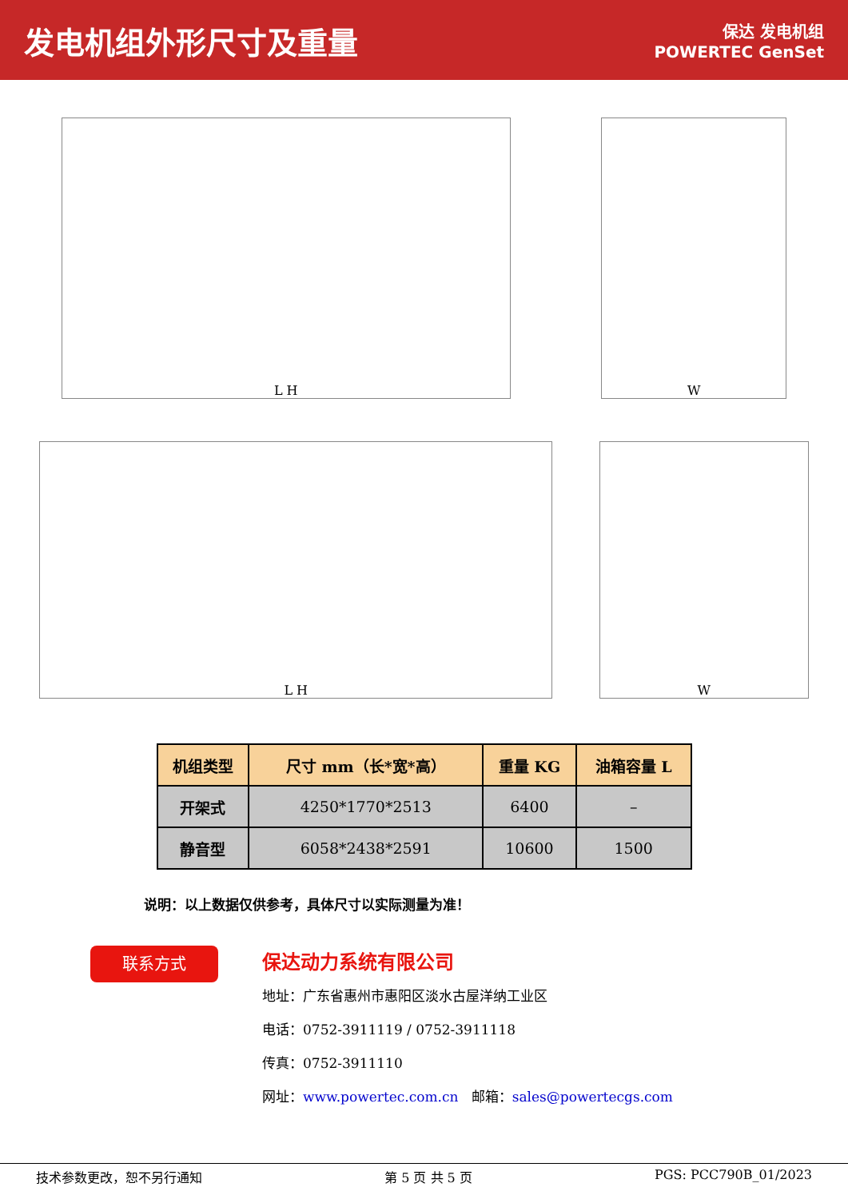发电机组外形尺寸及重量
保达 发电机组
POWERTEC GenSet
L H
W
L H
W
| 机组类型 | 尺寸 mm（长*宽*高） | 重量 KG | 油箱容量 L |
| --- | --- | --- | --- |
| 开架式 | 4250*1770*2513 | 6400 | – |
| 静音型 | 6058*2438*2591 | 10600 | 1500 |
说明：以上数据仅供参考，具体尺寸以实际测量为准！
联系方式
保达动力系统有限公司
地址：广东省惠州市惠阳区淡水古屋洋纳工业区
电话：0752-3911119 / 0752-3911118
传真：0752-3911110
网址：www.powertec.com.cn 邮箱：sales@powertecgs.com
技术参数更改，恕不另行通知 第 5 页 共 5 页 PGS: PCC790B_01/2023